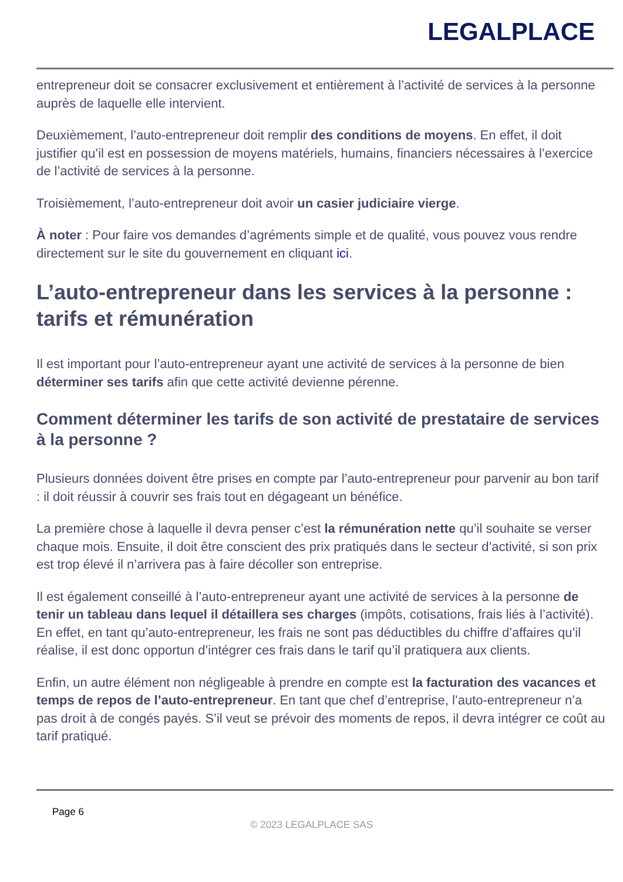LEGALPLACE
entrepreneur doit se consacrer exclusivement et entièrement à l’activité de services à la personne auprès de laquelle elle intervient.
Deuxièmement, l’auto-entrepreneur doit remplir des conditions de moyens. En effet, il doit justifier qu’il est en possession de moyens matériels, humains, financiers nécessaires à l’exercice de l’activité de services à la personne.
Troisièmement, l’auto-entrepreneur doit avoir un casier judiciaire vierge.
À noter : Pour faire vos demandes d’agréments simple et de qualité, vous pouvez vous rendre directement sur le site du gouvernement en cliquant ici.
L’auto-entrepreneur dans les services à la personne : tarifs et rémunération
Il est important pour l’auto-entrepreneur ayant une activité de services à la personne de bien déterminer ses tarifs afin que cette activité devienne pérenne.
Comment déterminer les tarifs de son activité de prestataire de services à la personne ?
Plusieurs données doivent être prises en compte par l’auto-entrepreneur pour parvenir au bon tarif : il doit réussir à couvrir ses frais tout en dégageant un bénéfice.
La première chose à laquelle il devra penser c’est la rémunération nette qu’il souhaite se verser chaque mois. Ensuite, il doit être conscient des prix pratiqués dans le secteur d’activité, si son prix est trop élevé il n’arrivera pas à faire décoller son entreprise.
Il est également conseillé à l’auto-entrepreneur ayant une activité de services à la personne de tenir un tableau dans lequel il détaillera ses charges (impôts, cotisations, frais liés à l’activité). En effet, en tant qu’auto-entrepreneur, les frais ne sont pas déductibles du chiffre d’affaires qu’il réalise, il est donc opportun d’intégrer ces frais dans le tarif qu’il pratiquera aux clients.
Enfin, un autre élément non négligeable à prendre en compte est la facturation des vacances et temps de repos de l’auto-entrepreneur. En tant que chef d’entreprise, l’auto-entrepreneur n’a pas droit à de congés payés. S’il veut se prévoir des moments de repos, il devra intégrer ce coût au tarif pratiqué.
Page 6
© 2023 LEGALPLACE SAS